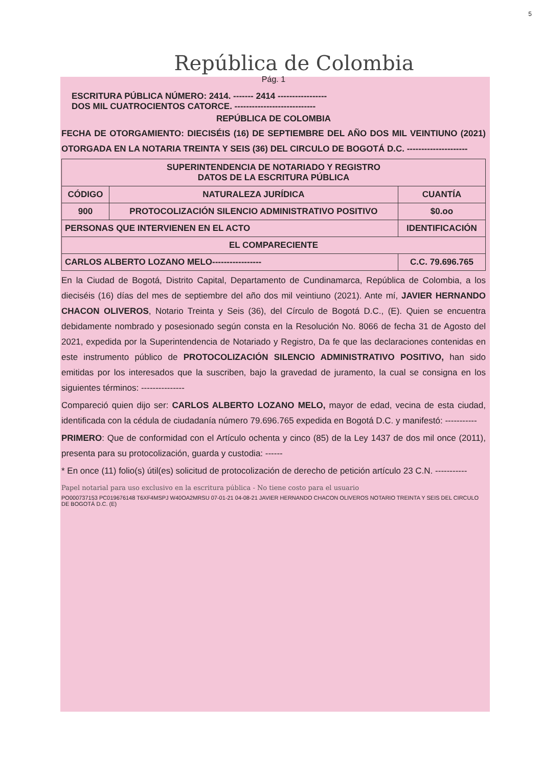5
República de Colombia
Pág. 1
ESCRITURA PÚBLICA NÚMERO: 2414. ------- 2414 -----------------
DOS MIL CUATROCIENTOS CATORCE. ----------------------------
REPÚBLICA DE COLOMBIA
FECHA DE OTORGAMIENTO: DIECISÉIS (16) DE SEPTIEMBRE DEL AÑO DOS MIL VEINTIUNO (2021) OTORGADA EN LA NOTARIA TREINTA Y SEIS (36) DEL CIRCULO DE BOGOTÁ D.C. ---------------------
| SUPERINTENDENCIA DE NOTARIADO Y REGISTRO DATOS DE LA ESCRITURA PÚBLICA | | |
| --- | --- | --- |
| CÓDIGO | NATURALEZA JURÍDICA | CUANTÍA |
| 900 | PROTOCOLIZACIÓN SILENCIO ADMINISTRATIVO POSITIVO | $0.oo |
| PERSONAS QUE INTERVIENEN EN EL ACTO | | IDENTIFICACIÓN |
| EL COMPARECIENTE | | |
| CARLOS ALBERTO LOZANO MELO----------------- | | C.C. 79.696.765 |
En la Ciudad de Bogotá, Distrito Capital, Departamento de Cundinamarca, República de Colombia, a los dieciséis (16) días del mes de septiembre del año dos mil veintiuno (2021). Ante mí, JAVIER HERNANDO CHACON OLIVEROS, Notario Treinta y Seis (36), del Círculo de Bogotá D.C., (E). Quien se encuentra debidamente nombrado y posesionado según consta en la Resolución No. 8066 de fecha 31 de Agosto del 2021, expedida por la Superintendencia de Notariado y Registro, Da fe que las declaraciones contenidas en este instrumento público de PROTOCOLIZACIÓN SILENCIO ADMINISTRATIVO POSITIVO, han sido emitidas por los interesados que la suscriben, bajo la gravedad de juramento, la cual se consigna en los siguientes términos: ---------------
Compareció quien dijo ser: CARLOS ALBERTO LOZANO MELO, mayor de edad, vecina de esta ciudad, identificada con la cédula de ciudadanía número 79.696.765 expedida en Bogotá D.C. y manifestó: -----------
PRIMERO: Que de conformidad con el Artículo ochenta y cinco (85) de la Ley 1437 de dos mil once (2011), presenta para su protocolización, guarda y custodia: ------
* En once (11) folio(s) útil(es) solicitud de protocolización de derecho de petición artículo 23 C.N. -----------
Papel notarial para uso exclusivo en la escritura pública - No tiene costo para el usuario
PO000737153 PC019676148 T6XF4MSPJ W40OA2MRSU 07-01-21 04-08-21 JAVIER HERNANDO CHACON OLIVEROS NOTARIO TREINTA Y SEIS DEL CIRCULO DE BOGOTÁ D.C. (E)